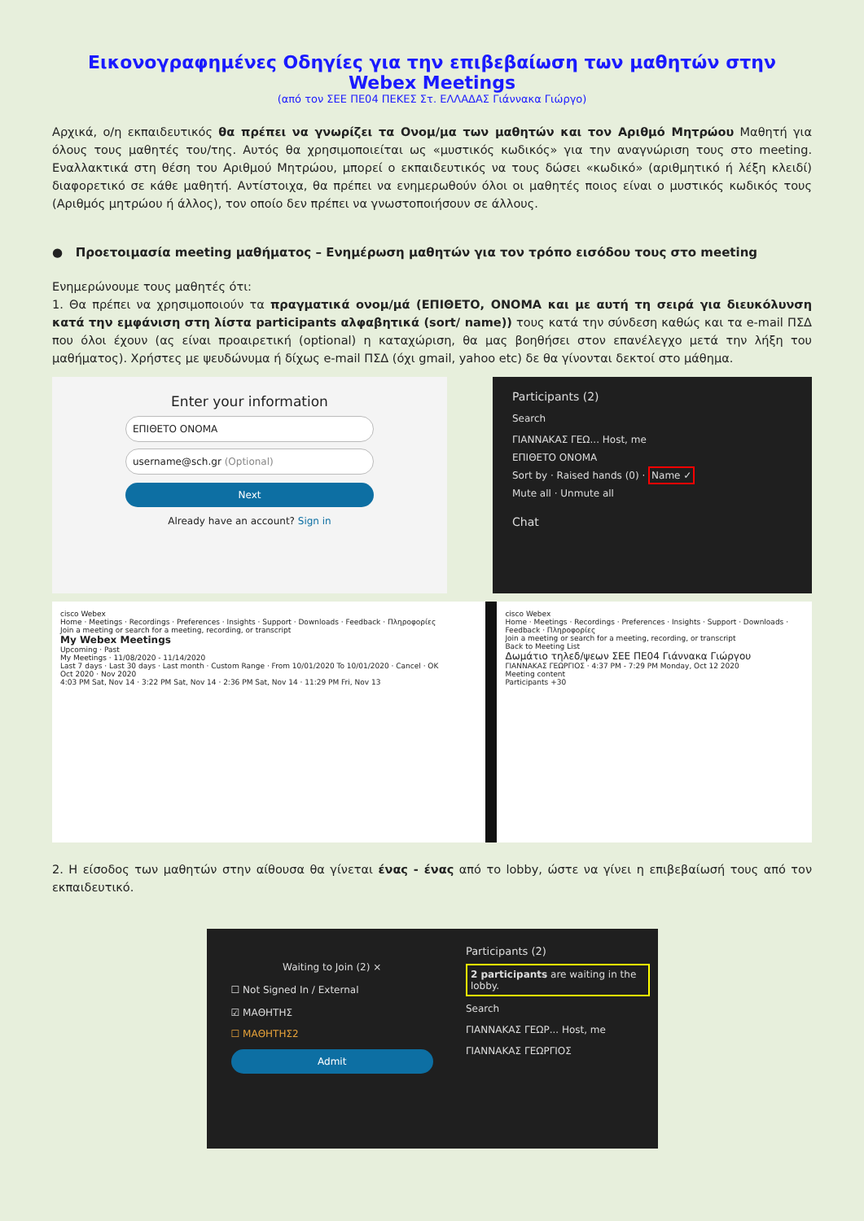Εικονογραφημένες Οδηγίες για την επιβεβαίωση των μαθητών στην Webex Meetings
(από τον ΣΕΕ ΠΕ04 ΠΕΚΕΣ Στ. ΕΛΛΑΔΑΣ Γιάννακα Γιώργο)
Αρχικά, ο/η εκπαιδευτικός θα πρέπει να γνωρίζει τα Ονομ/μα των μαθητών και τον Αριθμό Μητρώου Μαθητή για όλους τους μαθητές του/της. Αυτός θα χρησιμοποιείται ως «μυστικός κωδικός» για την αναγνώριση τους στο meeting. Εναλλακτικά στη θέση του Αριθμού Μητρώου, μπορεί ο εκπαιδευτικός να τους δώσει «κωδικό» (αριθμητικό ή λέξη κλειδί) διαφορετικό σε κάθε μαθητή. Αντίστοιχα, θα πρέπει να ενημερωθούν όλοι οι μαθητές ποιος είναι ο μυστικός κωδικός τους (Αριθμός μητρώου ή άλλος), τον οποίο δεν πρέπει να γνωστοποιήσουν σε άλλους.
● Προετοιμασία meeting μαθήματος – Ενημέρωση μαθητών για τον τρόπο εισόδου τους στο meeting
Ενημερώνουμε τους μαθητές ότι:
1. Θα πρέπει να χρησιμοποιούν τα πραγματικά ονομ/μά (ΕΠΙΘΕΤΟ, ΟΝΟΜΑ και με αυτή τη σειρά για διευκόλυνση κατά την εμφάνιση στη λίστα participants αλφαβητικά (sort/ name)) τους κατά την σύνδεση καθώς και τα e-mail ΠΣΔ που όλοι έχουν (ας είναι προαιρετική (optional) η καταχώριση, θα μας βοηθήσει στον επανέλεγχο μετά την λήξη του μαθήματος). Χρήστες με ψευδώνυμα ή δίχως e-mail ΠΣΔ (όχι gmail, yahoo etc) δε θα γίνονται δεκτοί στο μάθημα.
Enter your information
ΕΠΙΘΕΤΟ ΟΝΟΜΑ
username@sch.gr (Optional)
Next
Already have an account? Sign in
Participants (2)
Search
ΓΙΑΝΝΑΚΑΣ ΓΕΩ... Host, me
ΕΠΙΘΕΤΟ ΟΝΟΜΑ
Sort by · Raised hands (0) · Name ✓
Mute all · Unmute all
Chat
cisco Webex
Home · Meetings · Recordings · Preferences · Insights · Support · Downloads · Feedback · Πληροφορίες
Join a meeting or search for a meeting, recording, or transcript
My Webex Meetings
Upcoming · Past
My Meetings · 11/08/2020 - 11/14/2020
Last 7 days · Last 30 days · Last month · Custom Range · From 10/01/2020 To 10/01/2020 · Cancel · OK
Oct 2020 · Nov 2020
4:03 PM Sat, Nov 14 · 3:22 PM Sat, Nov 14 · 2:36 PM Sat, Nov 14 · 11:29 PM Fri, Nov 13
cisco Webex
Home · Meetings · Recordings · Preferences · Insights · Support · Downloads · Feedback · Πληροφορίες
Join a meeting or search for a meeting, recording, or transcript
Back to Meeting List
Δωμάτιο τηλεδ/ψεων ΣΕΕ ΠΕ04 Γιάννακα Γιώργου
ΓΙΑΝΝΑΚΑΣ ΓΕΩΡΓΙΟΣ · 4:37 PM - 7:29 PM Monday, Oct 12 2020
Meeting content
Participants +30
2. Η είσοδος των μαθητών στην αίθουσα θα γίνεται ένας - ένας από το lobby, ώστε να γίνει η επιβεβαίωσή τους από τον εκπαιδευτικό.
Waiting to Join (2) ×
☐ Not Signed In / External
☑ ΜΑΘΗΤΗΣ
☐ ΜΑΘΗΤΗΣ2
Admit
Participants (2)
2 participants are waiting in the lobby.
Search
ΓΙΑΝΝΑΚΑΣ ΓΕΩΡ... Host, me
ΓΙΑΝΝΑΚΑΣ ΓΕΩΡΓΙΟΣ